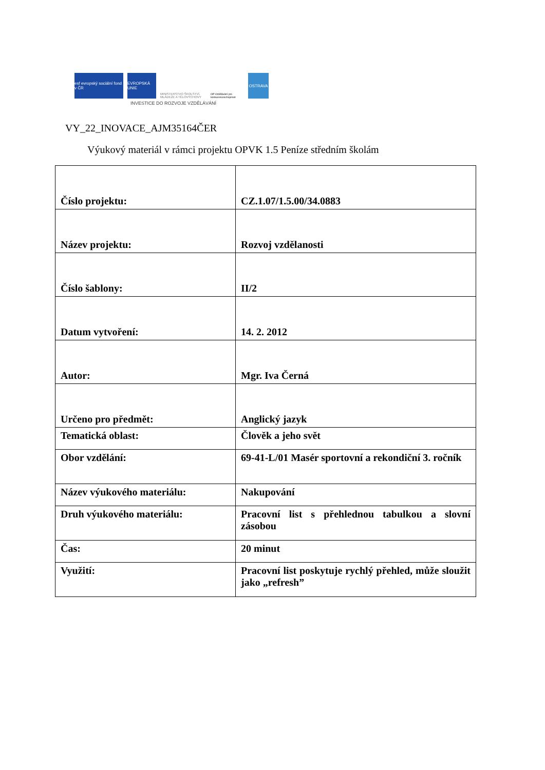esf evropský sociální fond v ČR
EVROPSKÁ UNIE
MINISTERSTVO ŠKOLSTVÍ, MLÁDEŽE A TĚLOVÝCHOVY
OP Vzdělávání pro konkurenceschopnost
OSTRAVA
INVESTICE DO ROZVOJE VZDĚLÁVÁNÍ
VY_22_INOVACE_AJM35164ČER
Výukový materiál v rámci projektu OPVK 1.5 Peníze středním školám
| Číslo projektu: | CZ.1.07/1.5.00/34.0883 |
| Název projektu: | Rozvoj vzdělanosti |
| Číslo šablony: | II/2 |
| Datum vytvoření: | 14. 2. 2012 |
| Autor: | Mgr. Iva Černá |
| Určeno pro předmět: | Anglický jazyk |
| Tematická oblast: | Člověk a jeho svět |
| Obor vzdělání: | 69-41-L/01 Masér sportovní a rekondiční 3. ročník |
| Název výukového materiálu: | Nakupování |
| Druh výukového materiálu: | Pracovní list s přehlednou tabulkou a slovní zásobou |
| Čas: | 20 minut |
| Využití: | Pracovní list poskytuje rychlý přehled, může sloužit jako „refresh” |